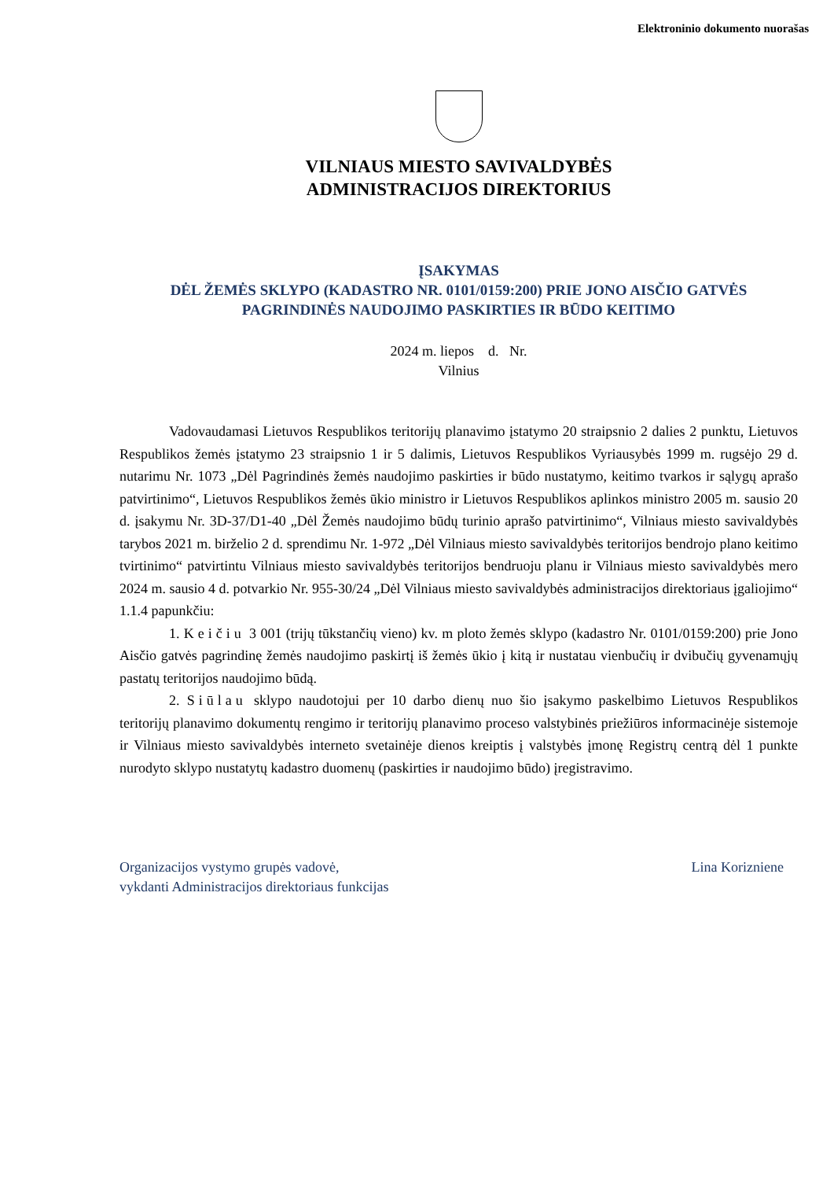Elektroninio dokumento nuorašas
VILNIAUS MIESTO SAVIVALDYBĖS
ADMINISTRACIJOS DIREKTORIUS
ĮSAKYMAS
DĖL ŽEMĖS SKLYPO (KADASTRO NR. 0101/0159:200) PRIE JONO AISČIO GATVĖS PAGRINDINĖS NAUDOJIMO PASKIRTIES IR BŪDO KEITIMO
2024 m. liepos d. Nr.
Vilnius
Vadovaudamasi Lietuvos Respublikos teritorijų planavimo įstatymo 20 straipsnio 2 dalies 2 punktu, Lietuvos Respublikos žemės įstatymo 23 straipsnio 1 ir 5 dalimis, Lietuvos Respublikos Vyriausybės 1999 m. rugsėjo 29 d. nutarimu Nr. 1073 „Dėl Pagrindinės žemės naudojimo paskirties ir būdo nustatymo, keitimo tvarkos ir sąlygų aprašo patvirtinimo“, Lietuvos Respublikos žemės ūkio ministro ir Lietuvos Respublikos aplinkos ministro 2005 m. sausio 20 d. įsakymu Nr. 3D-37/D1-40 „Dėl Žemės naudojimo būdų turinio aprašo patvirtinimo“, Vilniaus miesto savivaldybės tarybos 2021 m. birželio 2 d. sprendimu Nr. 1-972 „Dėl Vilniaus miesto savivaldybės teritorijos bendrojo plano keitimo tvirtinimo“ patvirtintu Vilniaus miesto savivaldybės teritorijos bendruoju planu ir Vilniaus miesto savivaldybės mero 2024 m. sausio 4 d. potvarkio Nr. 955-30/24 „Dėl Vilniaus miesto savivaldybės administracijos direktoriaus įgaliojimo“ 1.1.4 papunkčiu:
1. Keičiu 3 001 (trijų tūkstančių vieno) kv. m ploto žemės sklypo (kadastro Nr. 0101/0159:200) prie Jono Aisčio gatvės pagrindinę žemės naudojimo paskirtį iš žemės ūkio į kitą ir nustatau vienbučių ir dvibučių gyvenamųjų pastatų teritorijos naudojimo būdą.
2. Siūlau sklypo naudotojui per 10 darbo dienų nuo šio įsakymo paskelbimo Lietuvos Respublikos teritorijų planavimo dokumentų rengimo ir teritorijų planavimo proceso valstybinės priežiūros informacinėje sistemoje ir Vilniaus miesto savivaldybės interneto svetainėje dienos kreiptis į valstybės įmonę Registrų centrą dėl 1 punkte nurodyto sklypo nustatytų kadastro duomenų (paskirties ir naudojimo būdo) įregistravimo.
Organizacijos vystymo grupės vadovė,
vykdanti Administracijos direktoriaus funkcijas
Lina Korizniene